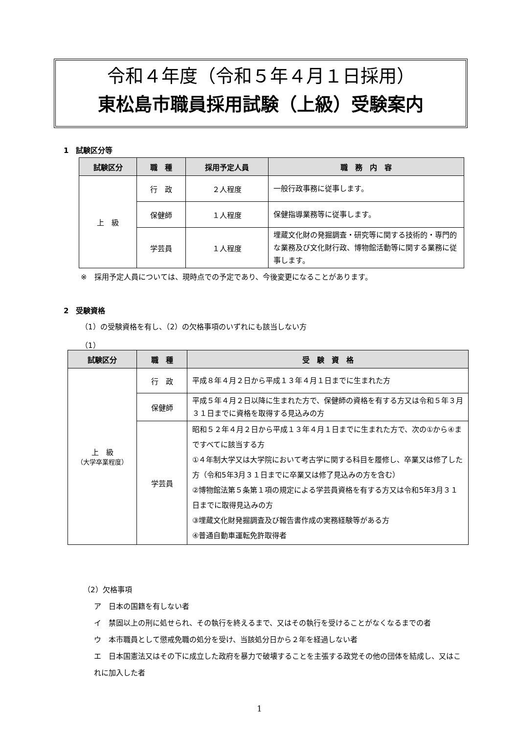令和４年度（令和５年４月１日採用）
東松島市職員採用試験（上級）受験案内
1　試験区分等
| 試験区分 | 職 種 | 採用予定人員 | 職 務 内 容 |
| --- | --- | --- | --- |
| 上 級 | 行 政 | ２人程度 | 一般行政事務に従事します。 |
| | 保健師 | １人程度 | 保健指導業務等に従事します。 |
| | 学芸員 | １人程度 | 埋蔵文化財の発掘調査・研究等に関する技術的・専門的な業務及び文化財行政、博物館活動等に関する業務に従事します。 |
※　採用予定人員については、現時点での予定であり、今後変更になることがあります。
2　受験資格
（1）の受験資格を有し、（2）の欠格事項のいずれにも該当しない方
（1）
| 試験区分 | 職 種 | 受 験 資 格 |
| --- | --- | --- |
| 上 級 （大学卒業程度） | 行 政 | 平成８年４月２日から平成１３年４月１日までに生まれた方 |
| | 保健師 | 平成５年４月２日以降に生まれた方で、保健師の資格を有する方又は令和５年３月３１日までに資格を取得する見込みの方 |
| | 学芸員 | 昭和５２年４月２日から平成１３年４月１日までに生まれた方で、次の①から④まですべてに該当する方 ①４年制大学又は大学院において考古学に関する科目を履修し、卒業又は修了した方（令和5年3月３１日までに卒業又は修了見込みの方を含む） ②博物館法第５条第１項の規定による学芸員資格を有する方又は令和5年3月３１日までに取得見込みの方 ③埋蔵文化財発掘調査及び報告書作成の実務経験等がある方 ④普通自動車運転免許取得者 |
（2）欠格事項
ア　日本の国籍を有しない者
イ　禁固以上の刑に処せられ、その執行を終えるまで、又はその執行を受けることがなくなるまでの者
ウ　本市職員として懲戒免職の処分を受け、当該処分日から２年を経過しない者
エ　日本国憲法又はその下に成立した政府を暴力で破壊することを主張する政党その他の団体を結成し、又はこれに加入した者
1